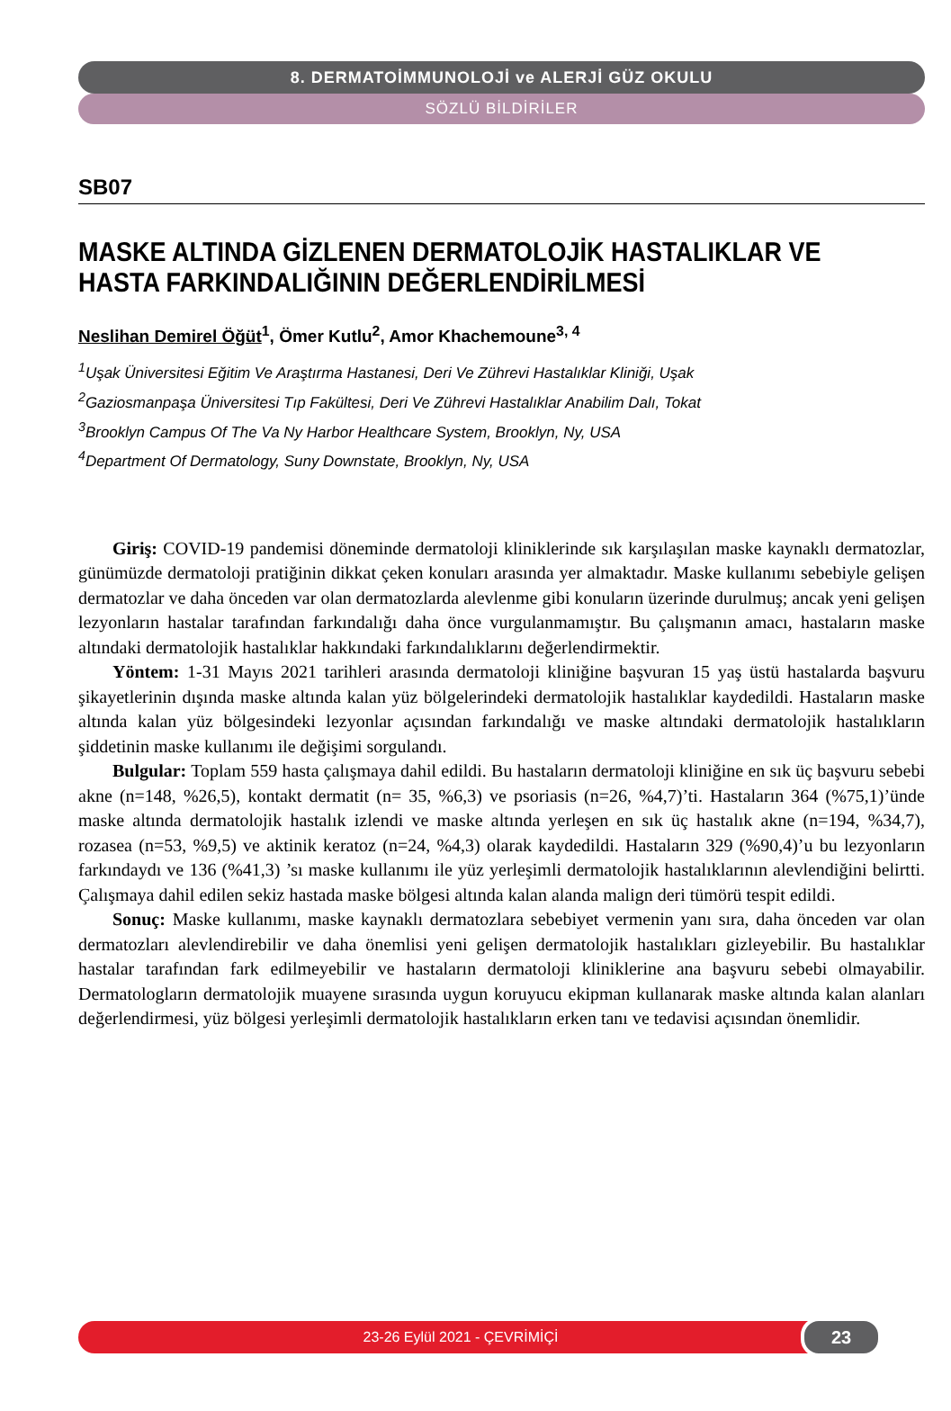8. DERMATOİMMUNOLOJİ ve ALERJİ GÜZ OKULU
SÖZLÜ BİLDİRİLER
SB07
MASKE ALTINDA GİZLENEN DERMATOLOJİK HASTALIKLAR VE HASTA FARKINDALIĞININ DEĞERLENDİRİLMESİ
Neslihan Demirel Öğüt<sup>1</sup>, Ömer Kutlu<sup>2</sup>, Amor Khachemoune<sup>3, 4</sup>
<sup>1</sup> Uşak Üniversitesi Eğitim Ve Araştırma Hastanesi, Deri Ve Zührevi Hastalıklar Kliniği, Uşak
<sup>2</sup> Gaziosmanpaşa Üniversitesi Tıp Fakültesi, Deri Ve Zührevi Hastalıklar Anabilim Dalı, Tokat
<sup>3</sup> Brooklyn Campus Of The Va Ny Harbor Healthcare System, Brooklyn, Ny, USA
<sup>4</sup> Department Of Dermatology, Suny Downstate, Brooklyn, Ny, USA
Giriş: COVID-19 pandemisi döneminde dermatoloji kliniklerinde sık karşılaşılan maske kaynaklı dermatozlar, günümüzde dermatoloji pratiğinin dikkat çeken konuları arasında yer almaktadır. Maske kullanımı sebebiyle gelişen dermatozlar ve daha önceden var olan dermatozlarda alevlenme gibi konuların üzerinde durulmuş; ancak yeni gelişen lezyonların hastalar tarafından farkındalığı daha önce vurgulanmamıştır. Bu çalışmanın amacı, hastaların maske altındaki dermatolojik hastalıklar hakkındaki farkındalıklarını değerlendirmektir.
Yöntem: 1-31 Mayıs 2021 tarihleri arasında dermatoloji kliniğine başvuran 15 yaş üstü hastalarda başvuru şikayetlerinin dışında maske altında kalan yüz bölgelerindeki dermatolojik hastalıklar kaydedildi. Hastaların maske altında kalan yüz bölgesindeki lezyonlar açısından farkındalığı ve maske altındaki dermatolojik hastalıkların şiddetinin maske kullanımı ile değişimi sorgulandı.
Bulgular: Toplam 559 hasta çalışmaya dahil edildi. Bu hastaların dermatoloji kliniğine en sık üç başvuru sebebi akne (n=148, %26,5), kontakt dermatit (n= 35, %6,3) ve psoriasis (n=26, %4,7)’ti. Hastaların 364 (%75,1)’ünde maske altında dermatolojik hastalık izlendi ve maske altında yerleşen en sık üç hastalık akne (n=194, %34,7), rozasea (n=53, %9,5) ve aktinik keratoz (n=24, %4,3) olarak kaydedildi. Hastaların 329 (%90,4)’u bu lezyonların farkındaydı ve 136 (%41,3) ’sı maske kullanımı ile yüz yerleşimli dermatolojik hastalıklarının alevlendiğini belirtti. Çalışmaya dahil edilen sekiz hastada maske bölgesi altında kalan alanda malign deri tümörü tespit edildi.
Sonuç: Maske kullanımı, maske kaynaklı dermatozlara sebebiyet vermenin yanı sıra, daha önceden var olan dermatozları alevlendirebilir ve daha önemlisi yeni gelişen dermatolojik hastalıkları gizleyebilir. Bu hastalıklar hastalar tarafından fark edilmeyebilir ve hastaların dermatoloji kliniklerine ana başvuru sebebi olmayabilir. Dermatologların dermatolojik muayene sırasında uygun koruyucu ekipman kullanarak maske altında kalan alanları değerlendirmesi, yüz bölgesi yerleşimli dermatolojik hastalıkların erken tanı ve tedavisi açısından önemlidir.
23-26 Eylül 2021 - ÇEVRİMİÇİ 23